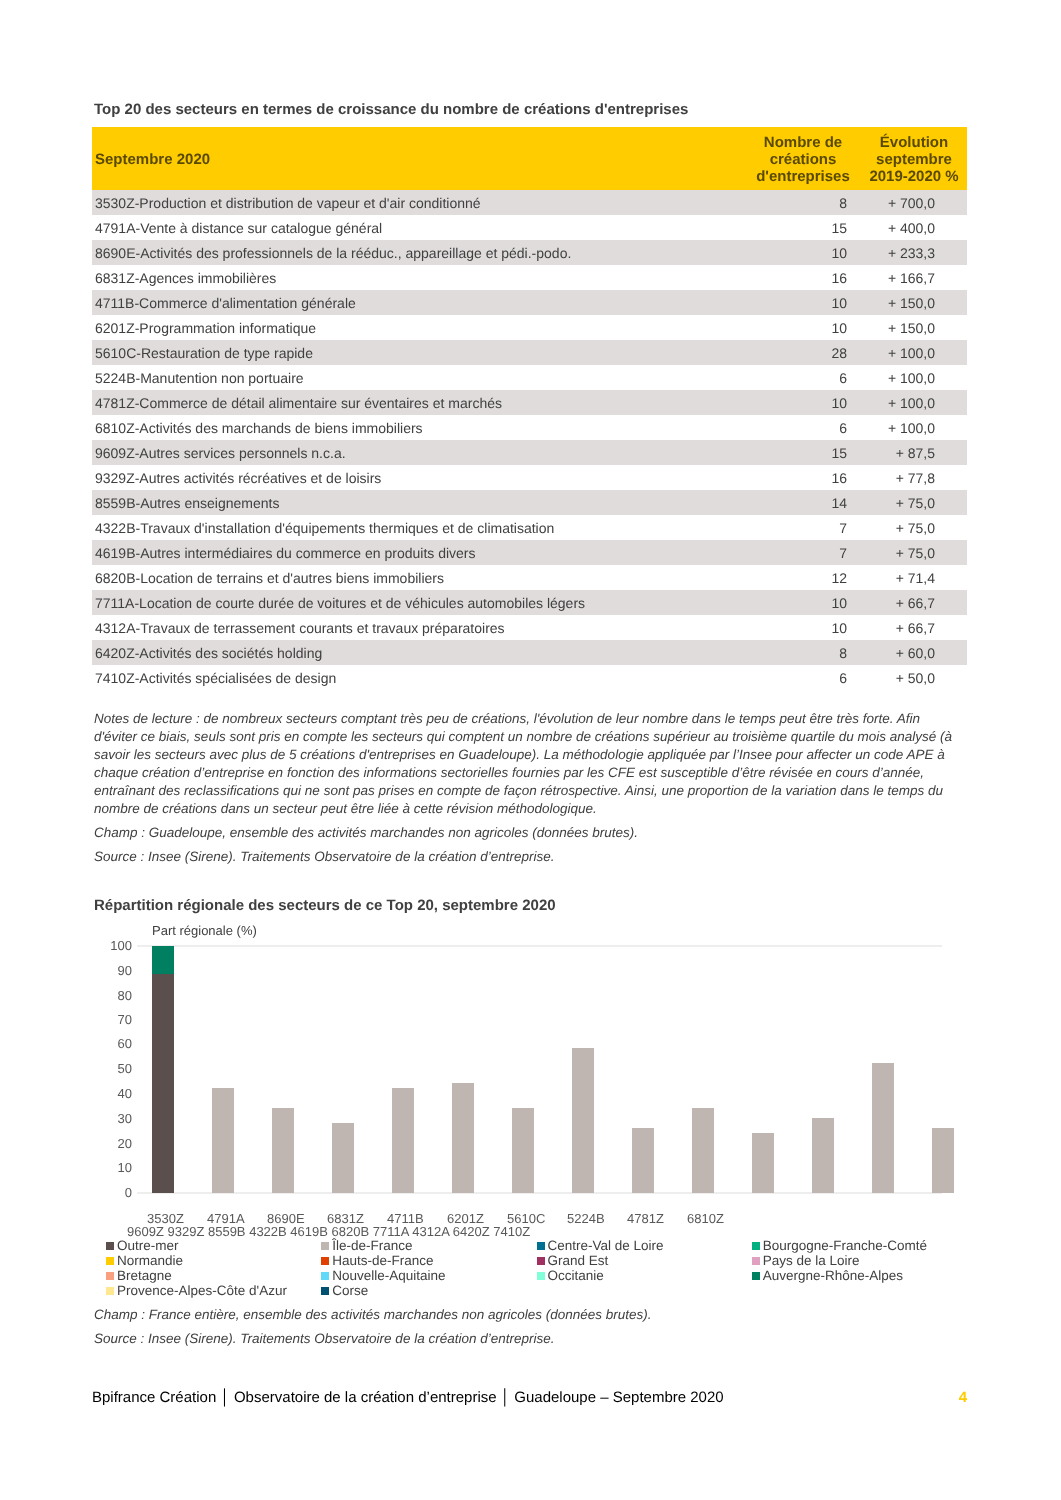Top 20 des secteurs en termes de croissance du nombre de créations d'entreprises
| Septembre 2020 | Nombre de créations d'entreprises | Évolution septembre 2019-2020 % |
| --- | --- | --- |
| 3530Z-Production et distribution de vapeur et d'air conditionné | 8 | + 700,0 |
| 4791A-Vente à distance sur catalogue général | 15 | + 400,0 |
| 8690E-Activités des professionnels de la rééduc., appareillage et pédi.-podo. | 10 | + 233,3 |
| 6831Z-Agences immobilières | 16 | + 166,7 |
| 4711B-Commerce d'alimentation générale | 10 | + 150,0 |
| 6201Z-Programmation informatique | 10 | + 150,0 |
| 5610C-Restauration de type rapide | 28 | + 100,0 |
| 5224B-Manutention non portuaire | 6 | + 100,0 |
| 4781Z-Commerce de détail alimentaire sur éventaires et marchés | 10 | + 100,0 |
| 6810Z-Activités des marchands de biens immobiliers | 6 | + 100,0 |
| 9609Z-Autres services personnels n.c.a. | 15 | + 87,5 |
| 9329Z-Autres activités récréatives et de loisirs | 16 | + 77,8 |
| 8559B-Autres enseignements | 14 | + 75,0 |
| 4322B-Travaux d'installation d'équipements thermiques et de climatisation | 7 | + 75,0 |
| 4619B-Autres intermédiaires du commerce en produits divers | 7 | + 75,0 |
| 6820B-Location de terrains et d'autres biens immobiliers | 12 | + 71,4 |
| 7711A-Location de courte durée de voitures et de véhicules automobiles légers | 10 | + 66,7 |
| 4312A-Travaux de terrassement courants et travaux préparatoires | 10 | + 66,7 |
| 6420Z-Activités des sociétés holding | 8 | + 60,0 |
| 7410Z-Activités spécialisées de design | 6 | + 50,0 |
Notes de lecture : de nombreux secteurs comptant très peu de créations, l'évolution de leur nombre dans le temps peut être très forte. Afin d'éviter ce biais, seuls sont pris en compte les secteurs qui comptent un nombre de créations supérieur au troisième quartile du mois analysé (à savoir les secteurs avec plus de 5 créations d'entreprises en Guadeloupe). La méthodologie appliquée par l’Insee pour affecter un code APE à chaque création d’entreprise en fonction des informations sectorielles fournies par les CFE est susceptible d’être révisée en cours d’année, entraînant des reclassifications qui ne sont pas prises en compte de façon rétrospective. Ainsi, une proportion de la variation dans le temps du nombre de créations dans un secteur peut être liée à cette révision méthodologique.
Champ : Guadeloupe, ensemble des activités marchandes non agricoles (données brutes).
Source : Insee (Sirene). Traitements Observatoire de la création d’entreprise.
Répartition régionale des secteurs de ce Top 20, septembre 2020
Part régionale (%)
100
90
80
70
60
50
40
30
20
10
0
3530Z
4791A
8690E
6831Z
4711B
6201Z
5610C
5224B
4781Z
6810Z
9609Z 9329Z 8559B 4322B 4619B 6820B 7711A 4312A 6420Z 7410Z
Outre-mer Île-de-France Centre-Val de Loire Bourgogne-Franche-Comté Normandie Hauts-de-France Grand Est Pays de la Loire Bretagne Nouvelle-Aquitaine Occitanie Auvergne-Rhône-Alpes Provence-Alpes-Côte d'Azur Corse
Champ : France entière, ensemble des activités marchandes non agricoles (données brutes).
Source : Insee (Sirene). Traitements Observatoire de la création d’entreprise.
Bpifrance Création │ Observatoire de la création d’entreprise │ Guadeloupe – Septembre 2020 4